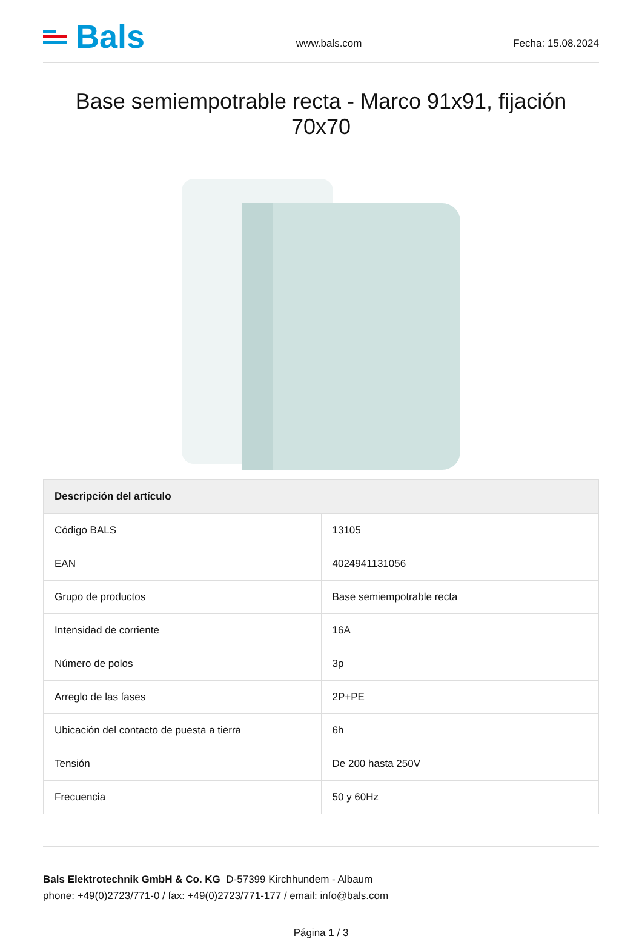Bals
www.bals.com
Fecha: 15.08.2024
Base semiempotrable recta - Marco 91x91, fijación 70x70
| Descripción del artículo | |
| --- | --- |
| Código BALS | 13105 |
| EAN | 4024941131056 |
| Grupo de productos | Base semiempotrable recta |
| Intensidad de corriente | 16A |
| Número de polos | 3p |
| Arreglo de las fases | 2P+PE |
| Ubicación del contacto de puesta a tierra | 6h |
| Tensión | De 200 hasta 250V |
| Frecuencia | 50 y 60Hz |
Bals Elektrotechnik GmbH & Co. KG D-57399 Kirchhundem - Albaum
phone: +49(0)2723/771-0 / fax: +49(0)2723/771-177 / email: info@bals.com
Página 1 / 3